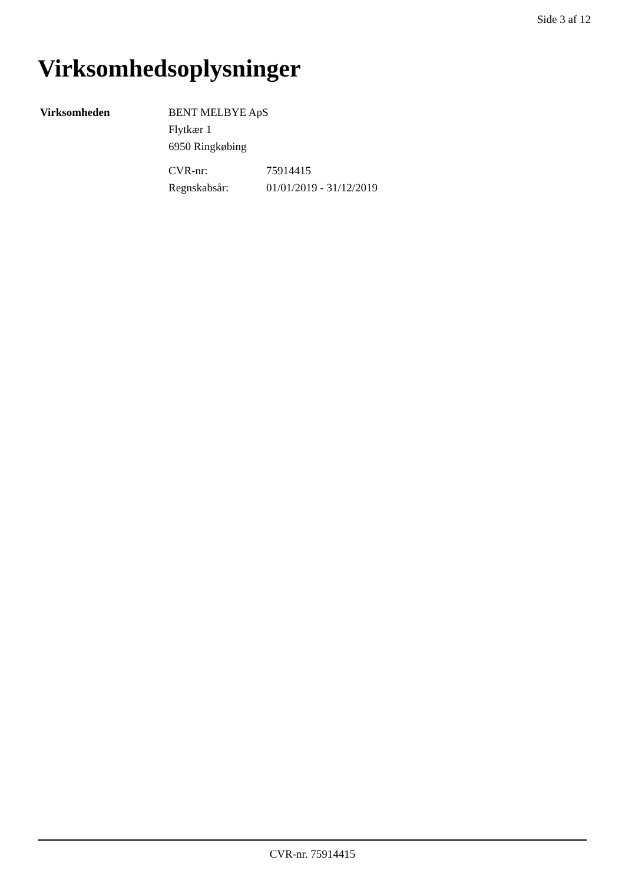Side 3 af 12
Virksomhedsoplysninger
Virksomheden BENT MELBYE ApS
Flytkær 1
6950 Ringkøbing
| CVR-nr: | 75914415 |
| Regnskabsår: | 01/01/2019 - 31/12/2019 |
CVR-nr. 75914415